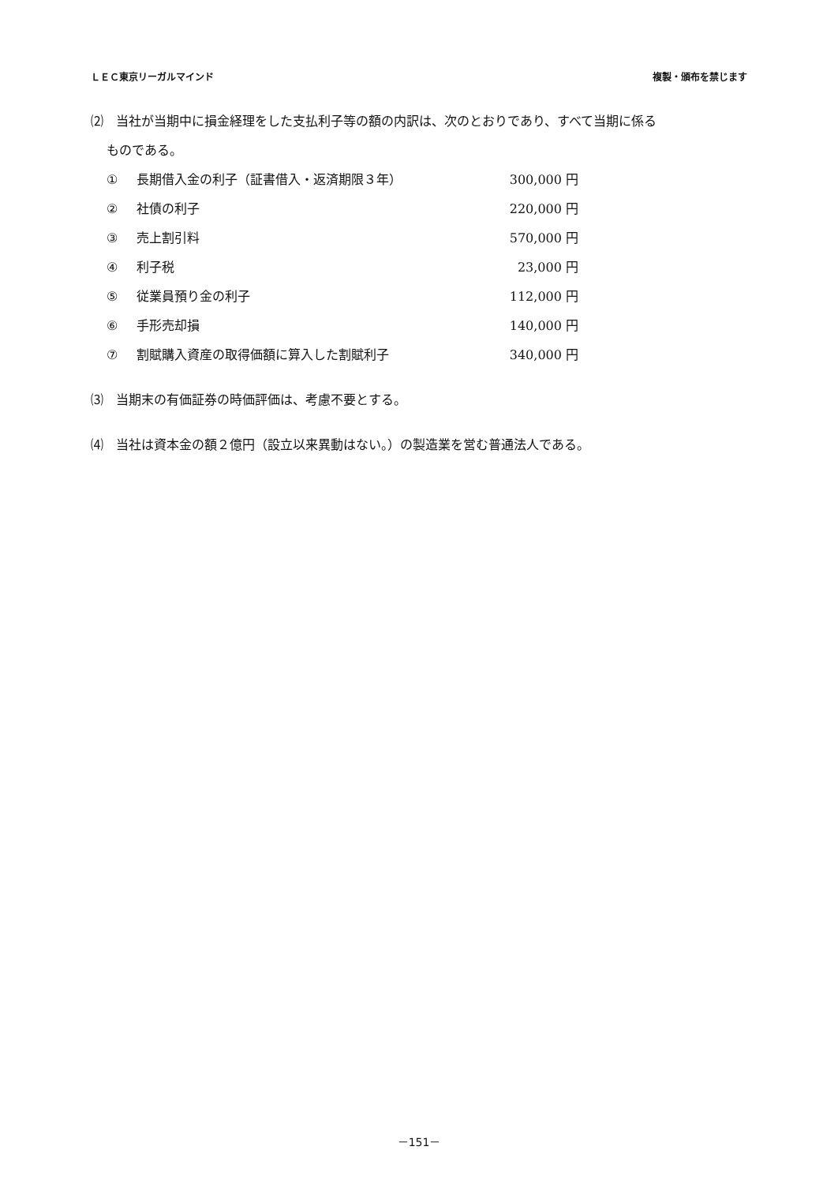ＬＥＣ東京リーガルマインド 複製・頒布を禁じます
⑵　当社が当期中に損金経理をした支払利子等の額の内訳は、次のとおりであり、すべて当期に係る
ものである。
| ① | 長期借入金の利子（証書借入・返済期限３年） | 300,000 円 |
| ② | 社債の利子 | 220,000 円 |
| ③ | 売上割引料 | 570,000 円 |
| ④ | 利子税 | 23,000 円 |
| ⑤ | 従業員預り金の利子 | 112,000 円 |
| ⑥ | 手形売却損 | 140,000 円 |
| ⑦ | 割賦購入資産の取得価額に算入した割賦利子 | 340,000 円 |
⑶　当期末の有価証券の時価評価は、考慮不要とする。
⑷　当社は資本金の額２億円（設立以来異動はない。）の製造業を営む普通法人である。
－151－